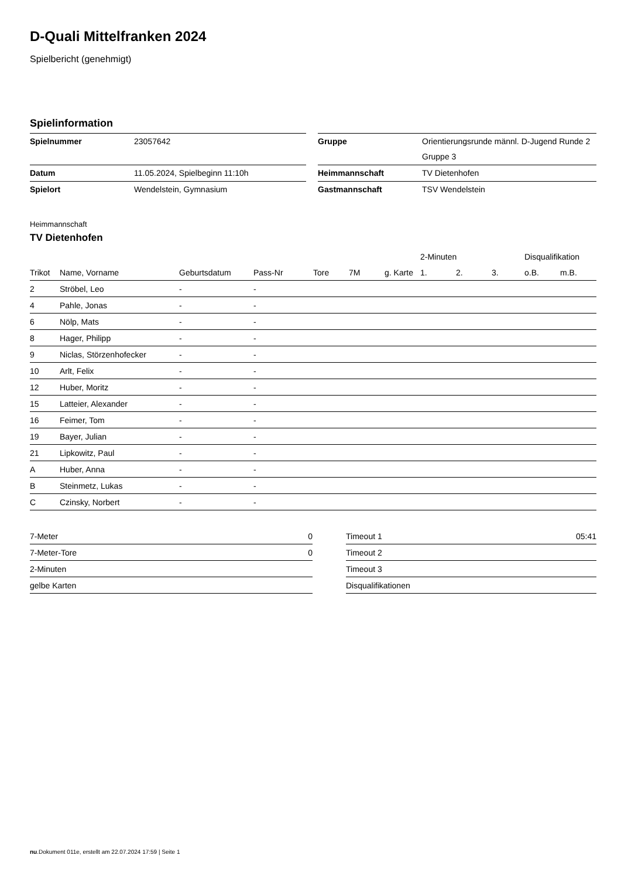D-Quali Mittelfranken 2024
Spielbericht (genehmigt)
Spielinformation
| Spielnummer | 23057642 | | Gruppe | Orientierungsrunde männl. D-Jugend Runde 2 Gruppe 3 |
| Datum | 11.05.2024, Spielbeginn 11:10h | | Heimmannschaft | TV Dietenhofen |
| Spielort | Wendelstein, Gymnasium | | Gastmannschaft | TSV Wendelstein |
Heimmannschaft
TV Dietenhofen
| | | | | | | | 2-Minuten | | | Disqualifikation | |
| --- | --- | --- | --- | --- | --- | --- | --- | --- | --- | --- | --- |
| Trikot | Name, Vorname | Geburtsdatum | Pass-Nr | Tore | 7M | g. Karte | 1. | 2. | 3. | o.B. | m.B. |
| 2 | Ströbel, Leo | - | - | | | | | | | | |
| 4 | Pahle, Jonas | - | - | | | | | | | | |
| 6 | Nölp, Mats | - | - | | | | | | | | |
| 8 | Hager, Philipp | - | - | | | | | | | | |
| 9 | Niclas, Störzenhofecker | - | - | | | | | | | | |
| 10 | Arlt, Felix | - | - | | | | | | | | |
| 12 | Huber, Moritz | - | - | | | | | | | | |
| 15 | Latteier, Alexander | - | - | | | | | | | | |
| 16 | Feimer, Tom | - | - | | | | | | | | |
| 19 | Bayer, Julian | - | - | | | | | | | | |
| 21 | Lipkowitz, Paul | - | - | | | | | | | | |
| A | Huber, Anna | - | - | | | | | | | | |
| B | Steinmetz, Lukas | - | - | | | | | | | | |
| C | Czinsky, Norbert | - | - | | | | | | | | |
| 7-Meter | 0 |
| 7-Meter-Tore | 0 |
| 2-Minuten | |
| gelbe Karten | |
| Timeout 1 | 05:41 |
| Timeout 2 | |
| Timeout 3 | |
| Disqualifikationen | |
nu.Dokument 011e, erstellt am 22.07.2024 17:59 | Seite 1